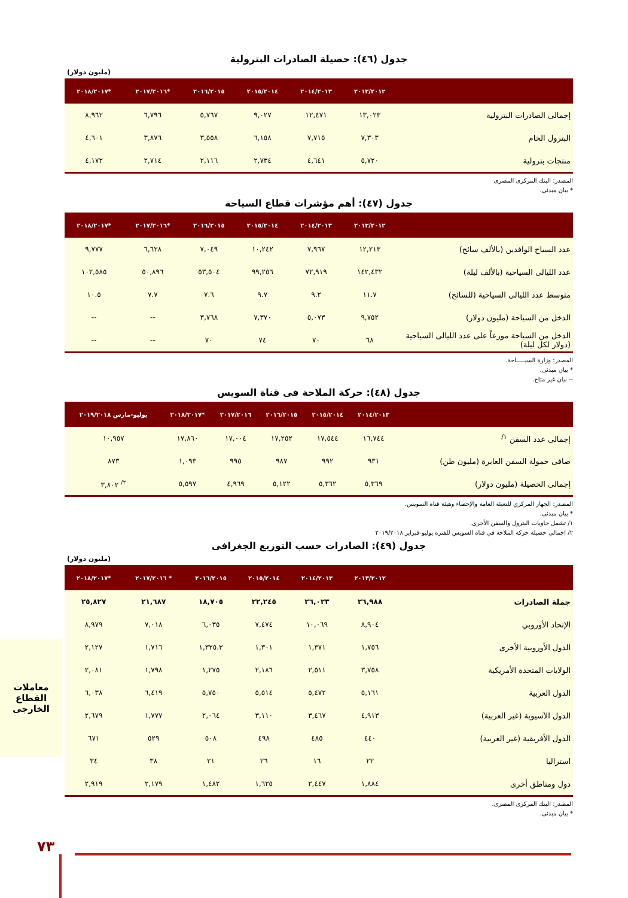جدول (٤٦): حصيلة الصادرات البترولية
(مليون دولار)
| | ٢٠١٣/٢٠١٢ | ٢٠١٤/٢٠١٣ | ٢٠١٥/٢٠١٤ | ٢٠١٦/٢٠١٥ | *٢٠١٧/٢٠١٦ | *٢٠١٨/٢٠١٧ |
| --- | --- | --- | --- | --- | --- | --- |
| إجمالى الصادرات البترولية | ١٣,٠٢٣ | ١٢,٤٧١ | ٩,٠٢٧ | ٥,٧٦٧ | ٦,٧٩٦ | ٨,٩٦٢ |
| البترول الخام | ٧,٣٠٣ | ٧,٧١٥ | ٦,١٥٨ | ٣,٥٥٨ | ٣,٨٧٦ | ٤,٦٠١ |
| منتجات بترولية | ٥,٧٢٠ | ٤,٦٤١ | ٢,٧٣٤ | ٢,١١٦ | ٢,٧١٤ | ٤,١٧٢ |
المصدر: البنك المركزى المصرى
* بيان مبدئى.
جدول (٤٧): أهم مؤشرات قطاع السياحة
| | ٢٠١٣/٢٠١٢ | ٢٠١٤/٢٠١٣ | ٢٠١٥/٢٠١٤ | ٢٠١٦/٢٠١٥ | *٢٠١٧/٢٠١٦ | *٢٠١٨/٢٠١٧ |
| --- | --- | --- | --- | --- | --- | --- |
| عدد السياح الوافدين (بالألف سائح) | ١٢,٢١٣ | ٧,٩٦٧ | ١٠,٢٤٢ | ٧,٠٤٩ | ٦,٦٢٨ | ٩,٧٧٧ |
| عدد الليالى السياحية (بالألف ليلة) | ١٤٢,٤٣٢ | ٧٢,٩١٩ | ٩٩,٢٥٦ | ٥٣,٥٠٤ | ٥٠,٨٩٦ | ١٠٢,٥٨٥ |
| متوسط عدد الليالى السياحية (للسائح) | ١١.٧ | ٩.٢ | ٩.٧ | ٧.٦ | ٧.٧ | ١٠.٥ |
| الدخل من السياحة (مليون دولار) | ٩,٧٥٢ | ٥,٠٧٣ | ٧,٣٧٠ | ٣,٧٦٨ | -- | -- |
| الدخل من السياحة موزعاً على عدد الليالى السياحية (دولار لكل ليلة) | ٦٨ | ٧٠ | ٧٤ | ٧٠ | -- | -- |
المصدر: وزارة السيـــــاحة.
* بيان مبدئى.
-- بيان غير متاح.
جدول (٤٨): حركة الملاحة فى قناة السويس
| | ٢٠١٤/٢٠١٣ | ٢٠١٥/٢٠١٤ | ٢٠١٦/٢٠١٥ | ٢٠١٧/٢٠١٦ | *٢٠١٨/٢٠١٧ | يوليو-مارس ٢٠١٩/٢٠١٨ |
| --- | --- | --- | --- | --- | --- | --- |
| إجمالى عدد السفن <sup>١/</sup> | ١٦,٧٤٤ | ١٧,٥٤٤ | ١٧,٢٥٢ | ١٧,٠٠٤ | ١٧,٨٦٠ | ١٠,٩٥٧ |
| صافى حمولة السفن العابرة (مليون طن) | ٩٣١ | ٩٩٢ | ٩٨٧ | ٩٩٥ | ١,٠٩٣ | ٨٧٣ |
| إجمالى الحصيلة (مليون دولار) | ٥,٣٦٩ | ٥,٣٦٢ | ٥,١٢٢ | ٤,٩٦٩ | ٥,٥٩٧ | <sup>٢/</sup> ٣,٨٠٢ |
المصدر: الجهاز المركزي للتعبئة العامة والإحصاء وهيئة قناة السويس.
* بيان مبدئى.
١/ تشمل حاويات البترول والسفن الأخرى.
٢/ اجمالي حصيلة حركة الملاحة في قناة السويس للفترة يوليو-فبراير ٢٠١٩/٢٠١٨
جدول (٤٩): الصادرات حسب التوزيع الجغرافى
(مليون دولار)
| | ٢٠١٣/٢٠١٢ | ٢٠١٤/٢٠١٣ | ٢٠١٥/٢٠١٤ | ٢٠١٦/٢٠١٥ | * ٢٠١٧/٢٠١٦ | *٢٠١٨/٢٠١٧ |
| --- | --- | --- | --- | --- | --- | --- |
| جملة الصادرات | ٢٦,٩٨٨ | ٢٦,٠٢٣ | ٢٢,٢٤٥ | ١٨,٧٠٥ | ٢١,٦٨٧ | ٢٥,٨٢٧ |
| الإتحاد الأوروبي | ٨,٩٠٤ | ١٠,٠٦٩ | ٧,٤٧٤ | ٦,٠٣٥ | ٧,٠١٨ | ٨,٩٧٩ |
| الدول الأوروبية الأخرى | ١,٧٥٦ | ١,٣٧١ | ١,٣٠١ | ١,٣٢٥.٣ | ١,٧١٦ | ٢,١٢٧ |
| الولايات المتحدة الأمريكية | ٣,٧٥٨ | ٢,٥١١ | ٢,١٨٦ | ١,٢٧٥ | ١,٧٩٨ | ٢,٠٨١ |
| الدول العربية | ٥,١٦١ | ٥,٤٧٢ | ٥,٥١٤ | ٥,٧٥٠ | ٦,٤١٩ | ٦,٠٣٨ |
| الدول الآسيوية (غير العربية) | ٤,٩١٣ | ٣,٤٦٧ | ٣,١١٠ | ٢,٠٦٤ | ١,٧٧٧ | ٢,٦٧٩ |
| الدول الأفريقية (غير العربية) | ٤٤٠ | ٤٨٥ | ٤٩٨ | ٥٠٨ | ٥٢٩ | ٦٧١ |
| استراليا | ٢٢ | ١٦ | ٢٦ | ٢١ | ٣٨ | ٣٤ |
| دول ومناطق أخرى | ١,٨٨٤ | ٢,٤٤٧ | ١,٦٢٥ | ١,٤٨٢ | ٢,١٧٩ | ٢,٩١٩ |
المصدر: البنك المركزى المصرى.
* بيان مبدئى.
معاملات القطاع
الخارجى
٧٣